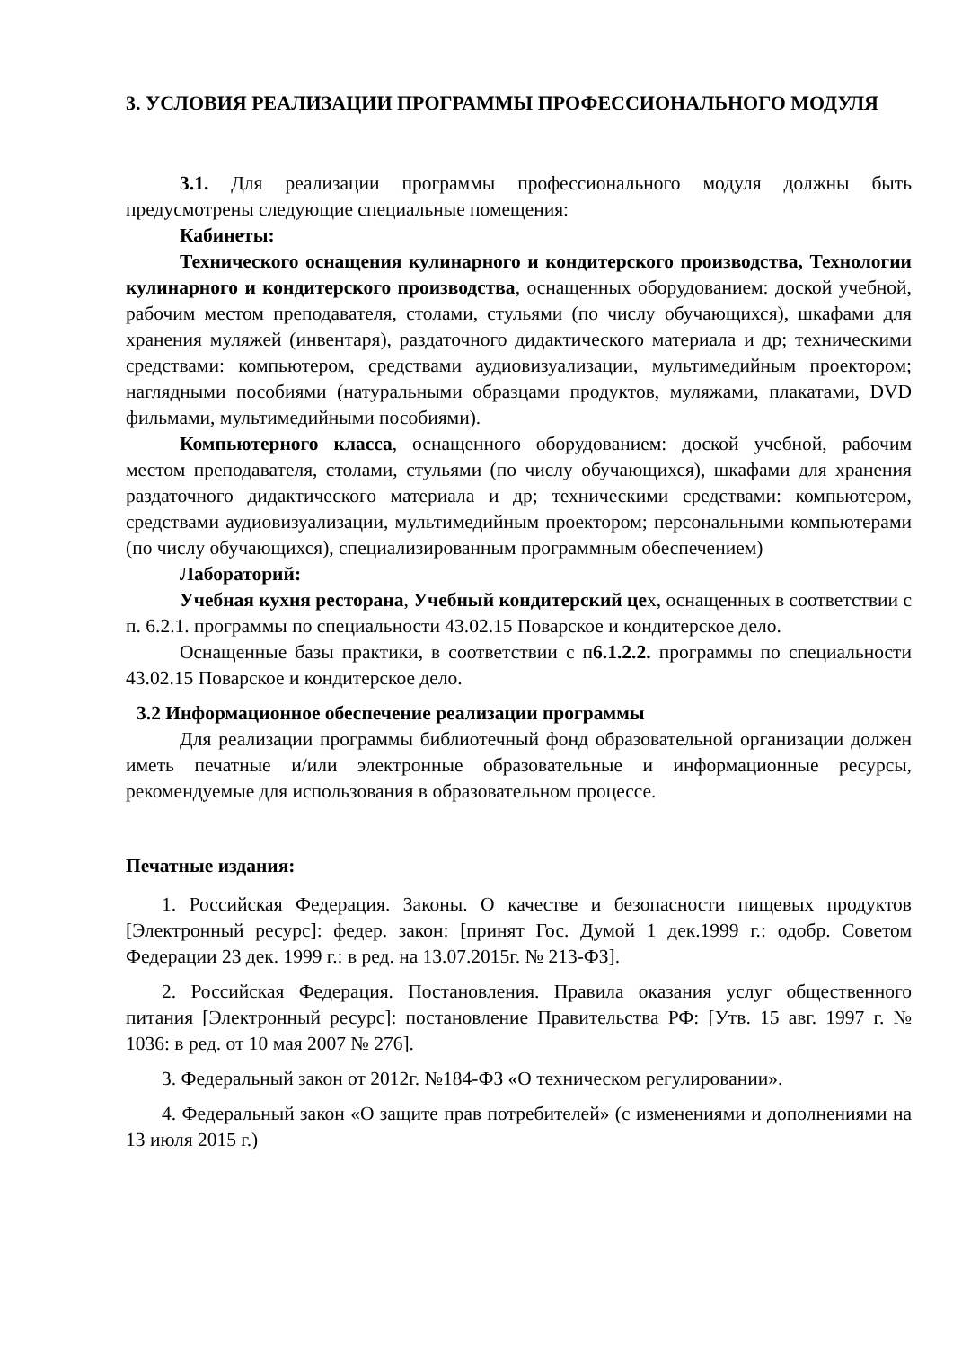3. УСЛОВИЯ РЕАЛИЗАЦИИ ПРОГРАММЫ ПРОФЕССИОНАЛЬНОГО МОДУЛЯ
3.1. Для реализации программы профессионального модуля должны быть предусмотрены следующие специальные помещения:
Кабинеты:
Технического оснащения кулинарного и кондитерского производства, Технологии кулинарного и кондитерского производства, оснащенных оборудованием: доской учебной, рабочим местом преподавателя, столами, стульями (по числу обучающихся), шкафами для хранения муляжей (инвентаря), раздаточного дидактического материала и др; техническими средствами: компьютером, средствами аудиовизуализации, мультимедийным проектором; наглядными пособиями (натуральными образцами продуктов, муляжами, плакатами, DVD фильмами, мультимедийными пособиями).
Компьютерного класса, оснащенного оборудованием: доской учебной, рабочим местом преподавателя, столами, стульями (по числу обучающихся), шкафами для хранения раздаточного дидактического материала и др; техническими средствами: компьютером, средствами аудиовизуализации, мультимедийным проектором; персональными компьютерами (по числу обучающихся), специализированным программным обеспечением)
Лабораторий:
Учебная кухня ресторана, Учебный кондитерский цех, оснащенных в соответствии с п. 6.2.1. программы по специальности 43.02.15 Поварское и кондитерское дело.
Оснащенные базы практики, в соответствии с п6.1.2.2. программы по специальности 43.02.15 Поварское и кондитерское дело.
3.2 Информационное обеспечение реализации программы
Для реализации программы библиотечный фонд образовательной организации должен иметь печатные и/или электронные образовательные и информационные ресурсы, рекомендуемые для использования в образовательном процессе.
Печатные издания:
1. Российская Федерация. Законы. О качестве и безопасности пищевых продуктов [Электронный ресурс]: федер. закон: [принят Гос. Думой 1 дек.1999 г.: одобр. Советом Федерации 23 дек. 1999 г.: в ред. на 13.07.2015г. № 213-ФЗ].
2. Российская Федерация. Постановления. Правила оказания услуг общественного питания [Электронный ресурс]: постановление Правительства РФ: [Утв. 15 авг. 1997 г. № 1036: в ред. от 10 мая 2007 № 276].
3. Федеральный закон от 2012г. №184-ФЗ «О техническом регулировании».
4. Федеральный закон «О защите прав потребителей» (с изменениями и дополнениями на 13 июля 2015 г.)